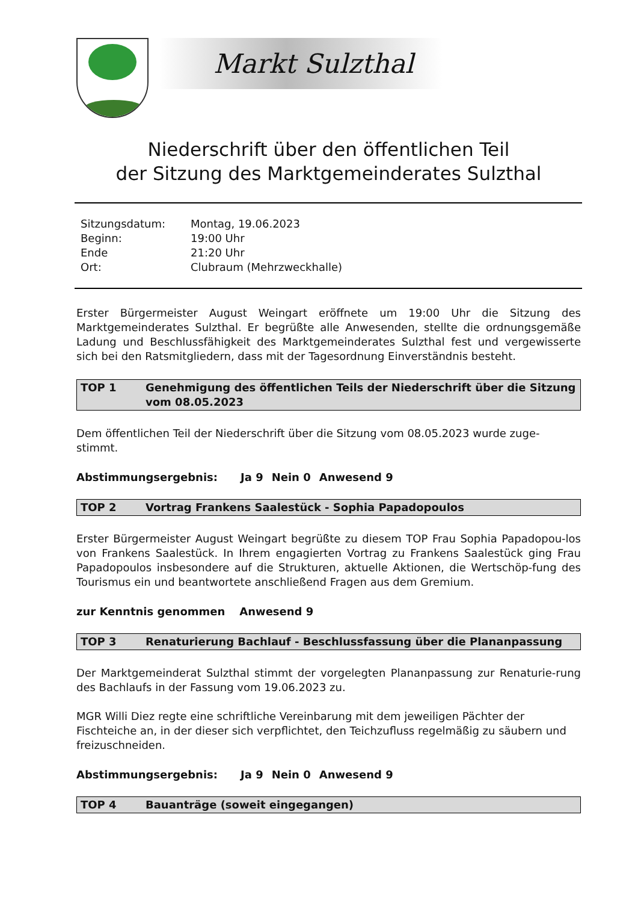Markt Sulzthal
Niederschrift über den öffentlichen Teil
der Sitzung des Marktgemeinderates Sulzthal
| Sitzungsdatum: | Montag, 19.06.2023 |
| Beginn: | 19:00 Uhr |
| Ende | 21:20 Uhr |
| Ort: | Clubraum (Mehrzweckhalle) |
Erster Bürgermeister August Weingart eröffnete um 19:00 Uhr die Sitzung des Marktgemeinderates Sulzthal. Er begrüßte alle Anwesenden, stellte die ordnungsgemäße Ladung und Beschlussfähigkeit des Marktgemeinderates Sulzthal fest und vergewisserte sich bei den Ratsmitgliedern, dass mit der Tagesordnung Einverständnis besteht.
TOP 1 Genehmigung des öffentlichen Teils der Niederschrift über die Sitzung vom 08.05.2023
Dem öffentlichen Teil der Niederschrift über die Sitzung vom 08.05.2023 wurde zuge-
stimmt.
Abstimmungsergebnis: Ja 9 Nein 0 Anwesend 9
TOP 2 Vortrag Frankens Saalestück - Sophia Papadopoulos
Erster Bürgermeister August Weingart begrüßte zu diesem TOP Frau Sophia Papadopou-los von Frankens Saalestück. In Ihrem engagierten Vortrag zu Frankens Saalestück ging Frau Papadopoulos insbesondere auf die Strukturen, aktuelle Aktionen, die Wertschöp-fung des Tourismus ein und beantwortete anschließend Fragen aus dem Gremium.
zur Kenntnis genommen Anwesend 9
TOP 3 Renaturierung Bachlauf - Beschlussfassung über die Plananpassung
Der Marktgemeinderat Sulzthal stimmt der vorgelegten Plananpassung zur Renaturie-rung des Bachlaufs in der Fassung vom 19.06.2023 zu.
MGR Willi Diez regte eine schriftliche Vereinbarung mit dem jeweiligen Pächter der Fischteiche an, in der dieser sich verpflichtet, den Teichzufluss regelmäßig zu säubern und freizuschneiden.
Abstimmungsergebnis: Ja 9 Nein 0 Anwesend 9
TOP 4 Bauanträge (soweit eingegangen)